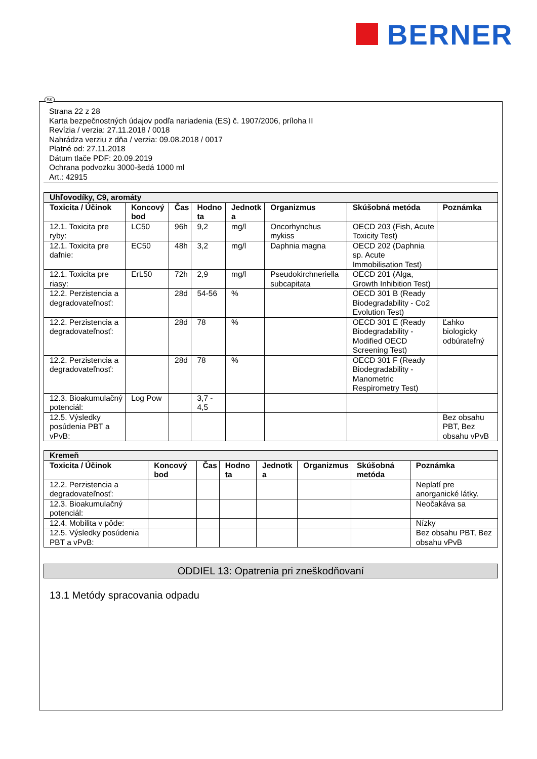BERNER
SK
Strana 22 z 28
Karta bezpečnostných údajov podľa nariadenia (ES) č. 1907/2006, príloha II
Revízia / verzia: 27.11.2018 / 0018
Nahrádza verziu z dňa / verzia: 09.08.2018 / 0017
Platné od: 27.11.2018
Dátum tlače PDF: 20.09.2019
Ochrana podvozku 3000-šedá 1000 ml
Art.: 42915
| Uhľovodíky, C9, aromáty | | | | | | | |
| Toxicita / Účinok | Koncový bod | Čas | Hodno ta | Jednotk a | Organizmus | Skúšobná metóda | Poznámka |
| 12.1. Toxicita pre ryby: | LC50 | 96h | 9,2 | mg/l | Oncorhynchus mykiss | OECD 203 (Fish, Acute Toxicity Test) | |
| 12.1. Toxicita pre dafnie: | EC50 | 48h | 3,2 | mg/l | Daphnia magna | OECD 202 (Daphnia sp. Acute Immobilisation Test) | |
| 12.1. Toxicita pre riasy: | ErL50 | 72h | 2,9 | mg/l | Pseudokirchneriella subcapitata | OECD 201 (Alga, Growth Inhibition Test) | |
| 12.2. Perzistencia a degradovateľnosť: | | 28d | 54-56 | % | | OECD 301 B (Ready Biodegradability - Co2 Evolution Test) | |
| 12.2. Perzistencia a degradovateľnosť: | | 28d | 78 | % | | OECD 301 E (Ready Biodegradability - Modified OECD Screening Test) | Ľahko biologicky odbúrateľný |
| 12.2. Perzistencia a degradovateľnosť: | | 28d | 78 | % | | OECD 301 F (Ready Biodegradability - Manometric Respirometry Test) | |
| 12.3. Bioakumulačný potenciál: | Log Pow | | 3,7 - 4,5 | | | | |
| 12.5. Výsledky posúdenia PBT a vPvB: | | | | | | | Bez obsahu PBT, Bez obsahu vPvB |
| Kremeň | | | | | | | |
| Toxicita / Účinok | Koncový bod | Čas | Hodno ta | Jednotk a | Organizmus | Skúšobná metóda | Poznámka |
| 12.2. Perzistencia a degradovateľnosť: | | | | | | | Neplatí pre anorganické látky. |
| 12.3. Bioakumulačný potenciál: | | | | | | | Neočakáva sa |
| 12.4. Mobilita v pôde: | | | | | | | Nízky |
| 12.5. Výsledky posúdenia PBT a vPvB: | | | | | | | Bez obsahu PBT, Bez obsahu vPvB |
ODDIEL 13: Opatrenia pri zneškodňovaní
13.1 Metódy spracovania odpadu